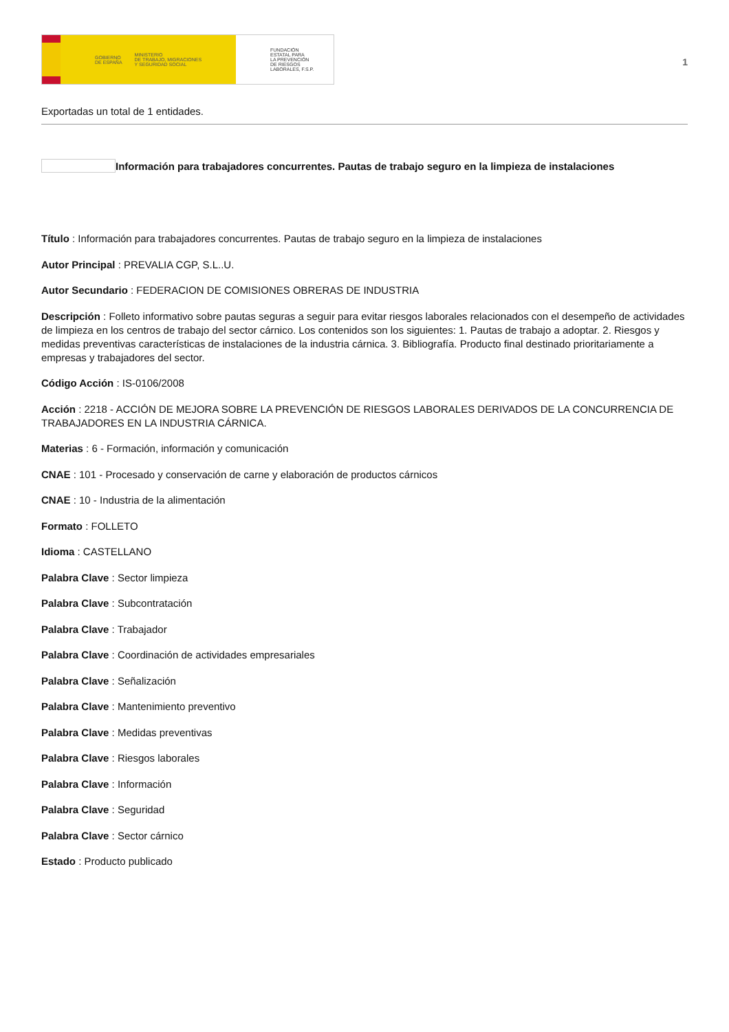GOBIERNO
DE ESPAÑA MINISTERIO
DE TRABAJO, MIGRACIONES
Y SEGURIDAD SOCIAL
FUNDACIÓN
ESTATAL PARA
LA PREVENCIÓN
DE RIESGOS
LABORALES, F.S.P.
1
Exportadas un total de 1 entidades.
Información para trabajadores concurrentes. Pautas de trabajo seguro en la limpieza de instalaciones
Título : Información para trabajadores concurrentes. Pautas de trabajo seguro en la limpieza de instalaciones
Autor Principal : PREVALIA CGP, S.L..U.
Autor Secundario : FEDERACION DE COMISIONES OBRERAS DE INDUSTRIA
Descripción : Folleto informativo sobre pautas seguras a seguir para evitar riesgos laborales relacionados con el desempeño de actividades de limpieza en los centros de trabajo del sector cárnico. Los contenidos son los siguientes: 1. Pautas de trabajo a adoptar. 2. Riesgos y medidas preventivas características de instalaciones de la industria cárnica. 3. Bibliografía. Producto final destinado prioritariamente a empresas y trabajadores del sector.
Código Acción : IS-0106/2008
Acción : 2218 - ACCIÓN DE MEJORA SOBRE LA PREVENCIÓN DE RIESGOS LABORALES DERIVADOS DE LA CONCURRENCIA DE TRABAJADORES EN LA INDUSTRIA CÁRNICA.
Materias : 6 - Formación, información y comunicación
CNAE : 101 - Procesado y conservación de carne y elaboración de productos cárnicos
CNAE : 10 - Industria de la alimentación
Formato : FOLLETO
Idioma : CASTELLANO
Palabra Clave : Sector limpieza
Palabra Clave : Subcontratación
Palabra Clave : Trabajador
Palabra Clave : Coordinación de actividades empresariales
Palabra Clave : Señalización
Palabra Clave : Mantenimiento preventivo
Palabra Clave : Medidas preventivas
Palabra Clave : Riesgos laborales
Palabra Clave : Información
Palabra Clave : Seguridad
Palabra Clave : Sector cárnico
Estado : Producto publicado